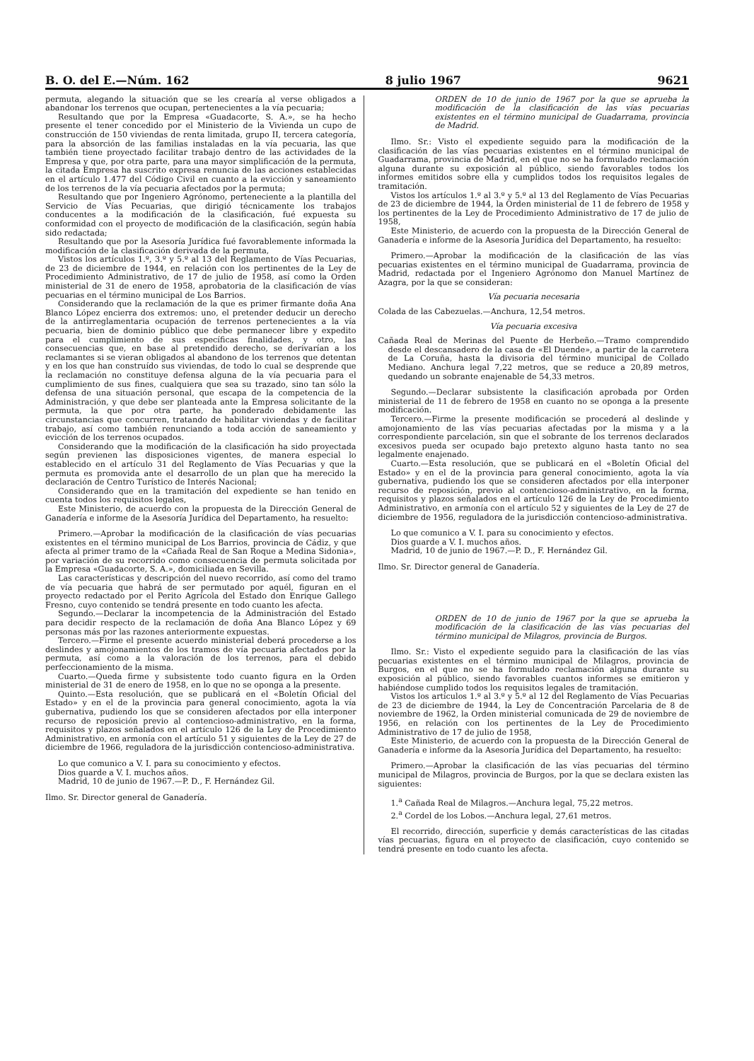B. O. del E.—Núm. 162 8 julio 1967 9621
permuta, alegando la situación que se les crearía al verse obligados a abandonar los terrenos que ocupan, pertenecientes a la vía pecuaria;
Resultando que por la Empresa «Guadacorte, S. A.», se ha hecho presente el tener concedido por el Ministerio de la Vivienda un cupo de construcción de 150 viviendas de renta limitada, grupo II, tercera categoría, para la absorción de las familias instaladas en la vía pecuaria, las que también tiene proyectado facilitar trabajo dentro de las actividades de la Empresa y que, por otra parte, para una mayor simplificación de la permuta, la citada Empresa ha suscrito expresa renuncia de las acciones establecidas en el artículo 1.477 del Código Civil en cuanto a la evicción y saneamiento de los terrenos de la vía pecuaria afectados por la permuta;
Resultando que por Ingeniero Agrónomo, perteneciente a la plantilla del Servicio de Vías Pecuarias, que dirigió técnicamente los trabajos conducentes a la modificación de la clasificación, fué expuesta su conformidad con el proyecto de modificación de la clasificación, según había sido redactada;
Resultando que por la Asesoría Jurídica fué favorablemente informada la modificación de la clasificación derivada de la permuta,
Vistos los artículos 1.º, 3.º y 5.º al 13 del Reglamento de Vías Pecuarias, de 23 de diciembre de 1944, en relación con los pertinentes de la Ley de Procedimiento Administrativo, de 17 de julio de 1958, así como la Orden ministerial de 31 de enero de 1958, aprobatoria de la clasificación de vías pecuarias en el término municipal de Los Barrios.
Considerando que la reclamación de la que es primer firmante doña Ana Blanco López encierra dos extremos: uno, el pretender deducir un derecho de la antirreglamentaria ocupación de terrenos pertenecientes a la vía pecuaria, bien de dominio público que debe permanecer libre y expedito para el cumplimiento de sus específicas finalidades, y otro, las consecuencias que, en base al pretendido derecho, se derivarían a los reclamantes si se vieran obligados al abandono de los terrenos que detentan y en los que han construído sus viviendas, de todo lo cual se desprende que la reclamación no constituye defensa alguna de la vía pecuaria para el cumplimiento de sus fines, cualquiera que sea su trazado, sino tan sólo la defensa de una situación personal, que escapa de la competencia de la Administración, y que debe ser planteada ante la Empresa solicitante de la permuta, la que por otra parte, ha ponderado debidamente las circunstancias que concurren, tratando de habilitar viviendas y de facilitar trabajo, así como también renunciando a toda acción de saneamiento y evicción de los terrenos ocupados.
Considerando que la modificación de la clasificación ha sido proyectada según previenen las disposiciones vigentes, de manera especial lo establecido en el artículo 31 del Reglamento de Vías Pecuarias y que la permuta es promovida ante el desarrollo de un plan que ha merecido la declaración de Centro Turístico de Interés Nacional;
Considerando que en la tramitación del expediente se han tenido en cuenta todos los requisitos legales,
Este Ministerio, de acuerdo con la propuesta de la Dirección General de Ganadería e informe de la Asesoría Jurídica del Departamento, ha resuelto:
Primero.—Aprobar la modificación de la clasificación de vías pecuarias existentes en el término municipal de Los Barrios, provincia de Cádiz, y que afecta al primer tramo de la «Cañada Real de San Roque a Medina Sidonia», por variación de su recorrido como consecuencia de permuta solicitada por la Empresa «Guadacorte, S. A.», domiciliada en Sevilla.
Las características y descripción del nuevo recorrido, así como del tramo de vía pecuaria que habrá de ser permutado por aquél, figuran en el proyecto redactado por el Perito Agrícola del Estado don Enrique Gallego Fresno, cuyo contenido se tendrá presente en todo cuanto les afecta.
Segundo.—Declarar la incompetencia de la Administración del Estado para decidir respecto de la reclamación de doña Ana Blanco López y 69 personas más por las razones anteriormente expuestas.
Tercero.—Firme el presente acuerdo ministerial deberá procederse a los deslindes y amojonamientos de los tramos de vía pecuaria afectados por la permuta, así como a la valoración de los terrenos, para el debido perfeccionamiento de la misma.
Cuarto.—Queda firme y subsistente todo cuanto figura en la Orden ministerial de 31 de enero de 1958, en lo que no se oponga a la presente.
Quinto.—Esta resolución, que se publicará en el «Boletín Oficial del Estado» y en el de la provincia para general conocimiento, agota la vía gubernativa, pudiendo los que se consideren afectados por ella interponer recurso de reposición previo al contencioso-administrativo, en la forma, requisitos y plazos señalados en el artículo 126 de la Ley de Procedimiento Administrativo, en armonía con el artículo 51 y siguientes de la Ley de 27 de diciembre de 1966, reguladora de la jurisdicción contencioso-administrativa.
Lo que comunico a V. I. para su conocimiento y efectos.
Dios guarde a V. I. muchos años.
Madrid, 10 de junio de 1967.—P. D., F. Hernández Gil.
Ilmo. Sr. Director general de Ganadería.
ORDEN de 10 de junio de 1967 por la que se aprueba la modificación de la clasificación de las vías pecuarias existentes en el término municipal de Guadarrama, provincia de Madrid.
Ilmo. Sr.: Visto el expediente seguido para la modificación de la clasificación de las vías pecuarias existentes en el término municipal de Guadarrama, provincia de Madrid, en el que no se ha formulado reclamación alguna durante su exposición al público, siendo favorables todos los informes emitidos sobre ella y cumplidos todos los requisitos legales de tramitación.
Vistos los artículos 1.º al 3.º y 5.º al 13 del Reglamento de Vías Pecuarias de 23 de diciembre de 1944, la Orden ministerial de 11 de febrero de 1958 y los pertinentes de la Ley de Procedimiento Administrativo de 17 de julio de 1958,
Este Ministerio, de acuerdo con la propuesta de la Dirección General de Ganadería e informe de la Asesoría Jurídica del Departamento, ha resuelto:
Primero.—Aprobar la modificación de la clasificación de las vías pecuarias existentes en el término municipal de Guadarrama, provincia de Madrid, redactada por el Ingeniero Agrónomo don Manuel Martínez de Azagra, por la que se consideran:
Vía pecuaria necesaria
Colada de las Cabezuelas.—Anchura, 12,54 metros.
Vía pecuaria excesiva
Cañada Real de Merinas del Puente de Herbeño.—Tramo comprendido desde el descansadero de la casa de «El Duende», a partir de la carretera de La Coruña, hasta la divisoria del término municipal de Collado Mediano. Anchura legal 7,22 metros, que se reduce a 20,89 metros, quedando un sobrante enajenable de 54,33 metros.
Segundo.—Declarar subsistente la clasificación aprobada por Orden ministerial de 11 de febrero de 1958 en cuanto no se oponga a la presente modificación.
Tercero.—Firme la presente modificación se procederá al deslinde y amojonamiento de las vías pecuarias afectadas por la misma y a la correspondiente parcelación, sin que el sobrante de los terrenos declarados excesivos pueda ser ocupado bajo pretexto alguno hasta tanto no sea legalmente enajenado.
Cuarto.—Esta resolución, que se publicará en el «Boletín Oficial del Estado» y en el de la provincia para general conocimiento, agota la vía gubernativa, pudiendo los que se consideren afectados por ella interponer recurso de reposición, previo al contencioso-administrativo, en la forma, requisitos y plazos señalados en el artículo 126 de la Ley de Procedimiento Administrativo, en armonía con el artículo 52 y siguientes de la Ley de 27 de diciembre de 1956, reguladora de la jurisdicción contencioso-administrativa.
Lo que comunico a V. I. para su conocimiento y efectos.
Dios guarde a V. I. muchos años.
Madrid, 10 de junio de 1967.—P. D., F. Hernández Gil.
Ilmo. Sr. Director general de Ganadería.
ORDEN de 10 de junio de 1967 por la que se aprueba la modificación de la clasificación de las vías pecuarias del término municipal de Milagros, provincia de Burgos.
Ilmo. Sr.: Visto el expediente seguido para la clasificación de las vías pecuarias existentes en el término municipal de Milagros, provincia de Burgos, en el que no se ha formulado reclamación alguna durante su exposición al público, siendo favorables cuantos informes se emitieron y habiéndose cumplido todos los requisitos legales de tramitación.
Vistos los artículos 1.º al 3.º y 5.º al 12 del Reglamento de Vías Pecuarias de 23 de diciembre de 1944, la Ley de Concentración Parcelaria de 8 de noviembre de 1962, la Orden ministerial comunicada de 29 de noviembre de 1956, en relación con los pertinentes de la Ley de Procedimiento Administrativo de 17 de julio de 1958,
Este Ministerio, de acuerdo con la propuesta de la Dirección General de Ganadería e informe da la Asesoría Jurídica del Departamento, ha resuelto:
Primero.—Aprobar la clasificación de las vías pecuarias del término municipal de Milagros, provincia de Burgos, por la que se declara existen las siguientes:
1.<sup>a</sup> Cañada Real de Milagros.—Anchura legal, 75,22 metros.
2.<sup>a</sup> Cordel de los Lobos.—Anchura legal, 27,61 metros.
El recorrido, dirección, superficie y demás características de las citadas vías pecuarias, figura en el proyecto de clasificación, cuyo contenido se tendrá presente en todo cuanto les afecta.